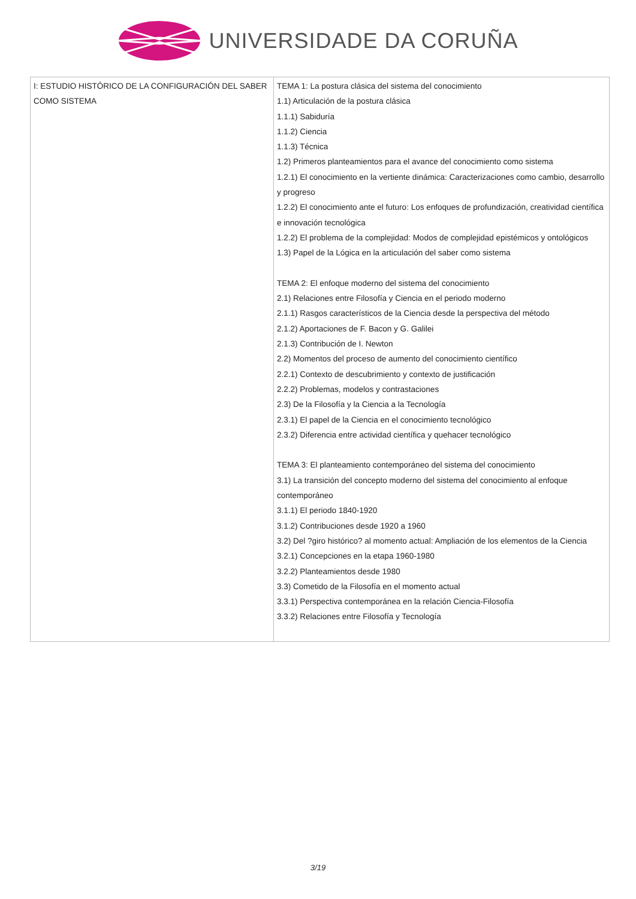UNIVERSIDADE DA CORUÑA
| I: ESTUDIO HISTÓRICO DE LA CONFIGURACIÓN DEL SABER COMO SISTEMA | TEMA 1: La postura clásica del sistema del conocimiento 1.1) Articulación de la postura clásica 1.1.1) Sabiduría 1.1.2) Ciencia 1.1.3) Técnica 1.2) Primeros planteamientos para el avance del conocimiento como sistema 1.2.1) El conocimiento en la vertiente dinámica: Caracterizaciones como cambio, desarrollo y progreso 1.2.2) El conocimiento ante el futuro: Los enfoques de profundización, creatividad científica e innovación tecnológica 1.2.2) El problema de la complejidad: Modos de complejidad epistémicos y ontológicos 1.3) Papel de la Lógica en la articulación del saber como sistema TEMA 2: El enfoque moderno del sistema del conocimiento 2.1) Relaciones entre Filosofía y Ciencia en el periodo moderno 2.1.1) Rasgos característicos de la Ciencia desde la perspectiva del método 2.1.2) Aportaciones de F. Bacon y G. Galilei 2.1.3) Contribución de I. Newton 2.2) Momentos del proceso de aumento del conocimiento científico 2.2.1) Contexto de descubrimiento y contexto de justificación 2.2.2) Problemas, modelos y contrastaciones 2.3) De la Filosofía y la Ciencia a la Tecnología 2.3.1) El papel de la Ciencia en el conocimiento tecnológico 2.3.2) Diferencia entre actividad científica y quehacer tecnológico TEMA 3: El planteamiento contemporáneo del sistema del conocimiento 3.1) La transición del concepto moderno del sistema del conocimiento al enfoque contemporáneo 3.1.1) El periodo 1840-1920 3.1.2) Contribuciones desde 1920 a 1960 3.2) Del ?giro histórico? al momento actual: Ampliación de los elementos de la Ciencia 3.2.1) Concepciones en la etapa 1960-1980 3.2.2) Planteamientos desde 1980 3.3) Cometido de la Filosofía en el momento actual 3.3.1) Perspectiva contemporánea en la relación Ciencia-Filosofía 3.3.2) Relaciones entre Filosofía y Tecnología |
3/19